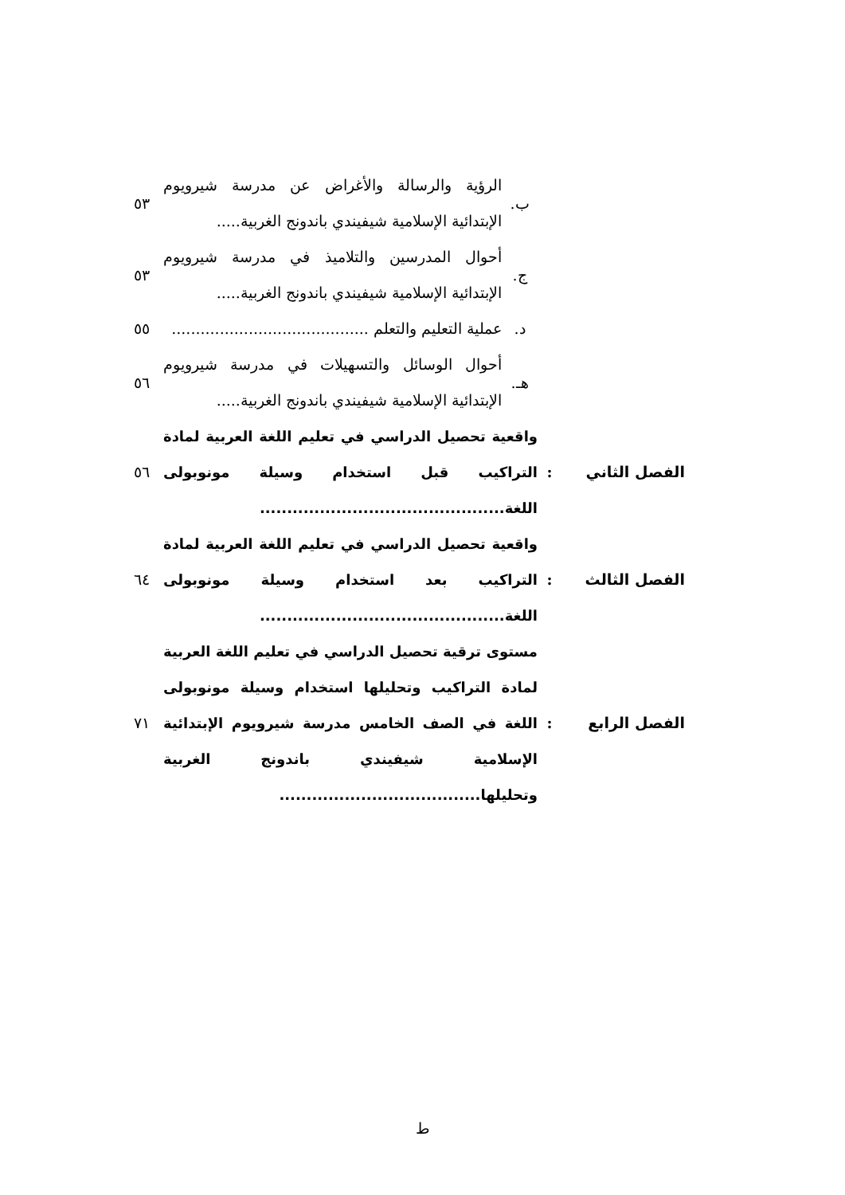| | | ب. | الرؤية والرسالة والأغراض عن مدرسة شيرويوم الإبتدائية الإسلامية شيفيندي باندونج الغربية..... | ٥٣ |
| | | ج. | أحوال المدرسين والتلاميذ في مدرسة شيرويوم الإبتدائية الإسلامية شيفيندي باندونج الغربية..... | ٥٣ |
| | | د. | عملية التعليم والتعلم ......................................... | ٥٥ |
| | | هـ. | أحوال الوسائل والتسهيلات في مدرسة شيرويوم الإبتدائية الإسلامية شيفيندي باندونج الغربية..... | ٥٦ |
| الفصل الثاني | : | واقعية تحصيل الدراسي في تعليم اللغة العربية لمادة التراكيب قبل استخدام وسيلة مونوبولى اللغة............................................. | | ٥٦ |
| الفصل الثالث | : | واقعية تحصيل الدراسي في تعليم اللغة العربية لمادة التراكيب بعد استخدام وسيلة مونوبولى اللغة............................................. | | ٦٤ |
| الفصل الرابع | : | مستوى ترقية تحصيل الدراسي في تعليم اللغة العربية لمادة التراكيب وتحليلها استخدام وسيلة مونوبولى اللغة في الصف الخامس مدرسة شيرويوم الإبتدائية الإسلامية شيفيندي باندونج الغربية وتحليلها..................................... | | ٧١ |
ط